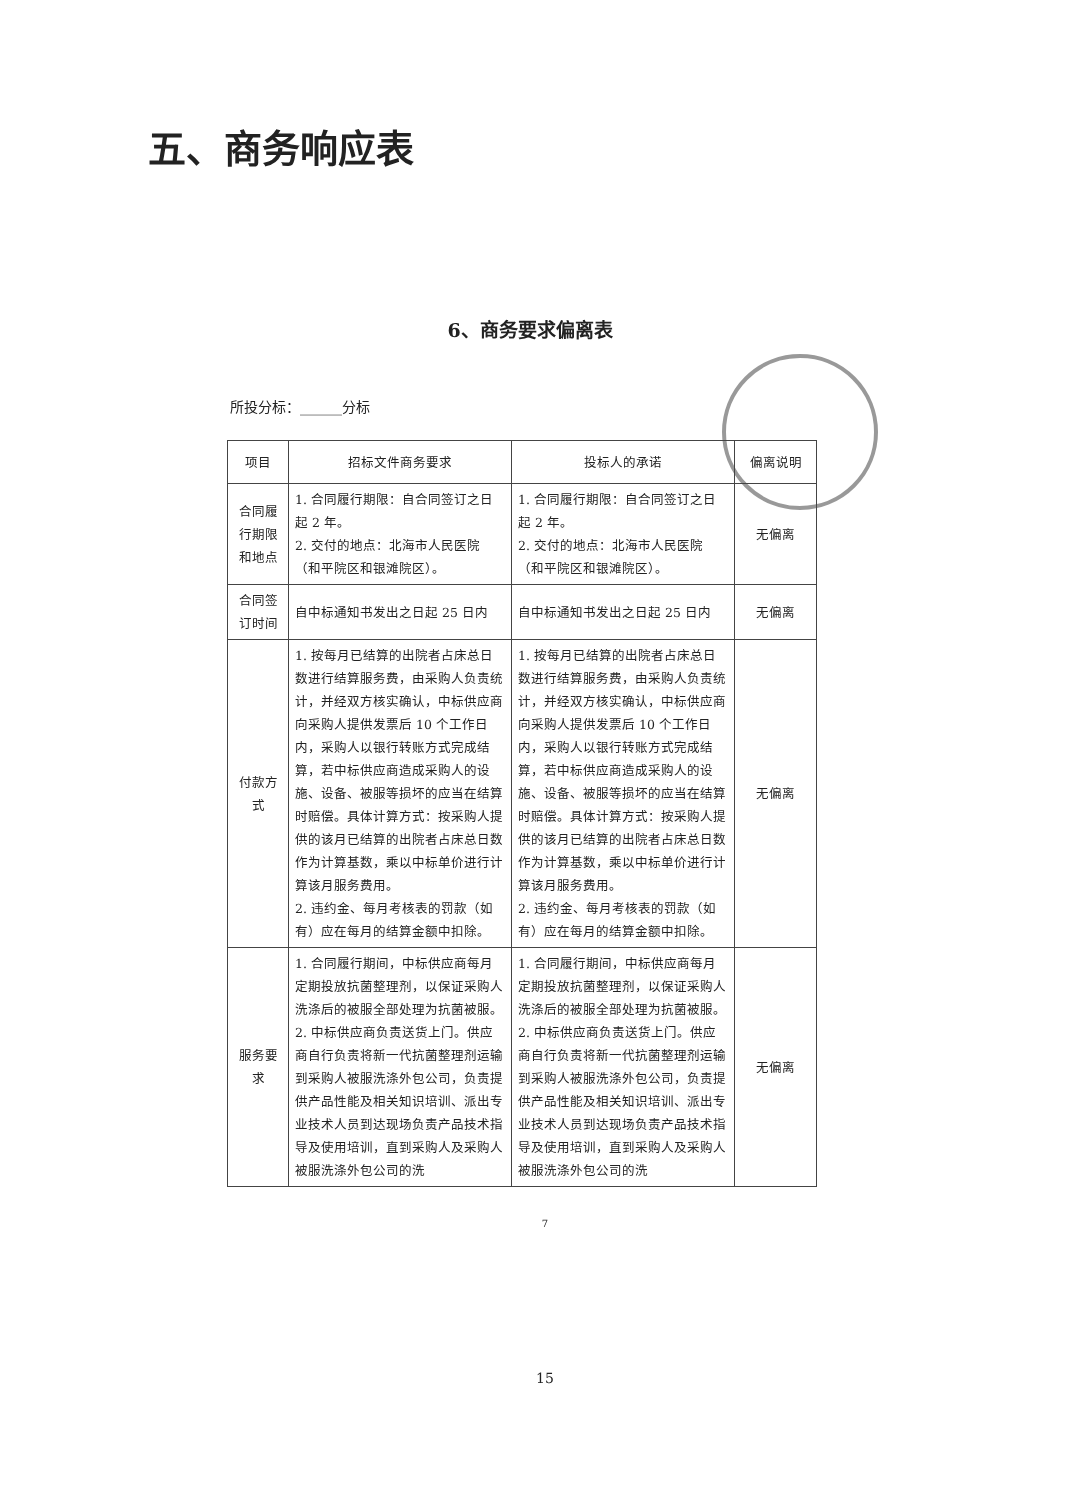五、商务响应表
6、商务要求偏离表
所投分标：______分标
| 项目 | 招标文件商务要求 | 投标人的承诺 | 偏离说明 |
| --- | --- | --- | --- |
| 合同履行期限和地点 | 1. 合同履行期限：自合同签订之日起 2 年。 2. 交付的地点：北海市人民医院（和平院区和银滩院区）。 | 1. 合同履行期限：自合同签订之日起 2 年。 2. 交付的地点：北海市人民医院（和平院区和银滩院区）。 | 无偏离 |
| 合同签订时间 | 自中标通知书发出之日起 25 日内 | 自中标通知书发出之日起 25 日内 | 无偏离 |
| 付款方式 | 1. 按每月已结算的出院者占床总日数进行结算服务费，由采购人负责统计，并经双方核实确认，中标供应商向采购人提供发票后 10 个工作日内，采购人以银行转账方式完成结算，若中标供应商造成采购人的设施、设备、被服等损坏的应当在结算时赔偿。具体计算方式：按采购人提供的该月已结算的出院者占床总日数作为计算基数，乘以中标单价进行计算该月服务费用。 2. 违约金、每月考核表的罚款（如有）应在每月的结算金额中扣除。 | 1. 按每月已结算的出院者占床总日数进行结算服务费，由采购人负责统计，并经双方核实确认，中标供应商向采购人提供发票后 10 个工作日内，采购人以银行转账方式完成结算，若中标供应商造成采购人的设施、设备、被服等损坏的应当在结算时赔偿。具体计算方式：按采购人提供的该月已结算的出院者占床总日数作为计算基数，乘以中标单价进行计算该月服务费用。 2. 违约金、每月考核表的罚款（如有）应在每月的结算金额中扣除。 | 无偏离 |
| 服务要求 | 1. 合同履行期间，中标供应商每月定期投放抗菌整理剂，以保证采购人洗涤后的被服全部处理为抗菌被服。 2. 中标供应商负责送货上门。供应商自行负责将新一代抗菌整理剂运输到采购人被服洗涤外包公司，负责提供产品性能及相关知识培训、派出专业技术人员到达现场负责产品技术指导及使用培训，直到采购人及采购人被服洗涤外包公司的洗 | 1. 合同履行期间，中标供应商每月定期投放抗菌整理剂，以保证采购人洗涤后的被服全部处理为抗菌被服。 2. 中标供应商负责送货上门。供应商自行负责将新一代抗菌整理剂运输到采购人被服洗涤外包公司，负责提供产品性能及相关知识培训、派出专业技术人员到达现场负责产品技术指导及使用培训，直到采购人及采购人被服洗涤外包公司的洗 | 无偏离 |
7
15